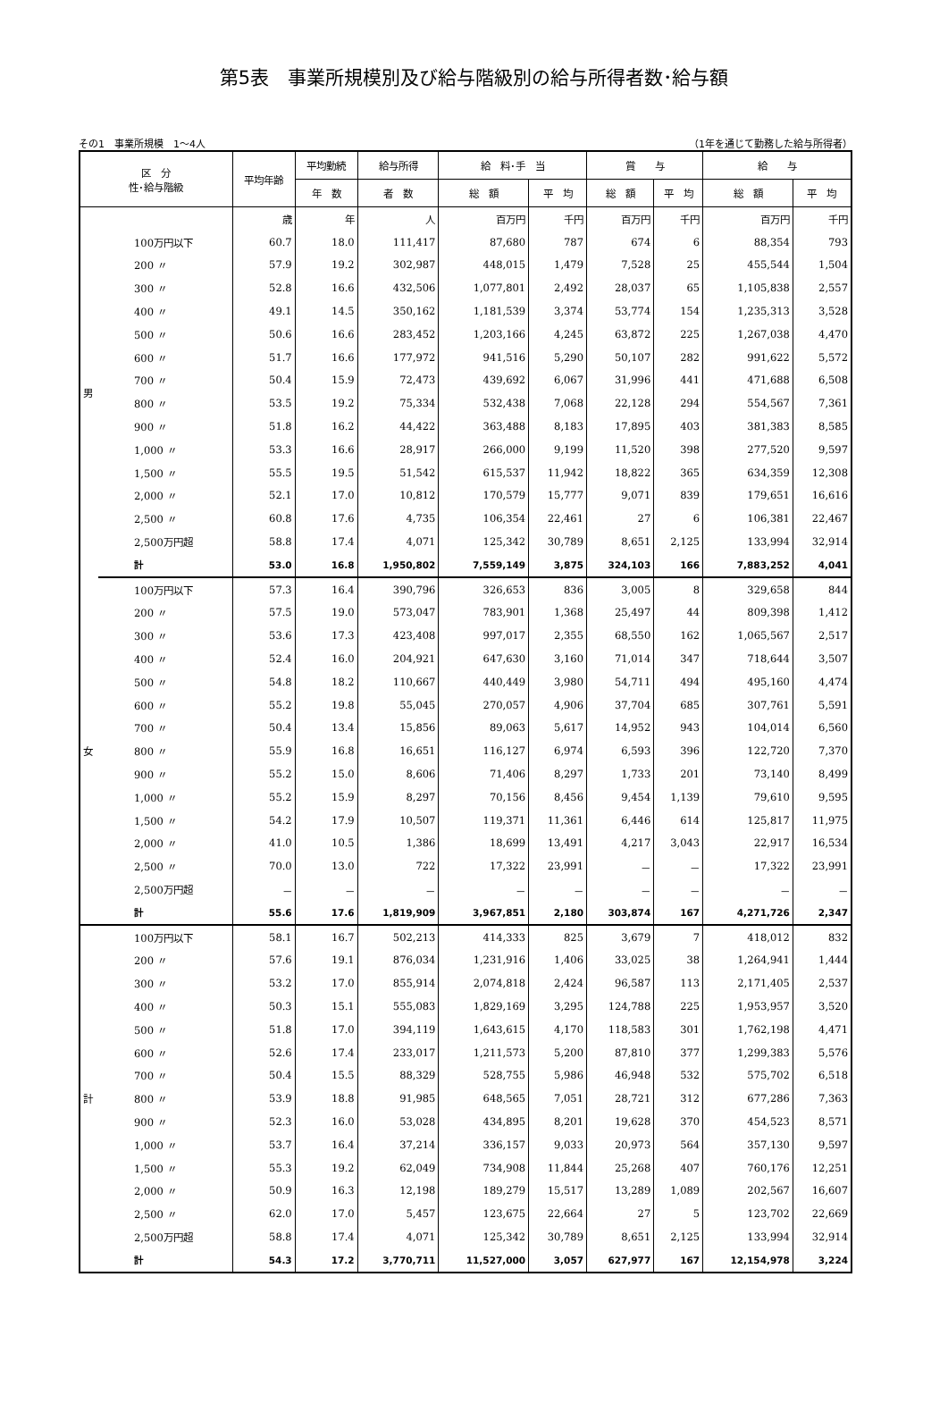第5表　事業所規模別及び給与階級別の給与所得者数･給与額
その1　事業所規模　1～4人 （1年を通じて勤務した給与所得者）
| 区 分 性･給与階級 | | 平均年齢 | 平均勤続 | 給与所得 | 給 料･手 当 | | 賞 与 | | 給 与 | |
| --- | --- | --- | --- | --- | --- | --- | --- | --- | --- | --- |
| | | | 年 数 | 者 数 | 総 額 | 平 均 | 総 額 | 平 均 | 総 額 | 平 均 |
| 男 | | 歳 | 年 | 人 | 百万円 | 千円 | 百万円 | 千円 | 百万円 | 千円 |
| | 100万円以下 | 60.7 | 18.0 | 111,417 | 87,680 | 787 | 674 | 6 | 88,354 | 793 |
| | 200 〃 | 57.9 | 19.2 | 302,987 | 448,015 | 1,479 | 7,528 | 25 | 455,544 | 1,504 |
| | 300 〃 | 52.8 | 16.6 | 432,506 | 1,077,801 | 2,492 | 28,037 | 65 | 1,105,838 | 2,557 |
| | 400 〃 | 49.1 | 14.5 | 350,162 | 1,181,539 | 3,374 | 53,774 | 154 | 1,235,313 | 3,528 |
| | 500 〃 | 50.6 | 16.6 | 283,452 | 1,203,166 | 4,245 | 63,872 | 225 | 1,267,038 | 4,470 |
| | 600 〃 | 51.7 | 16.6 | 177,972 | 941,516 | 5,290 | 50,107 | 282 | 991,622 | 5,572 |
| | 700 〃 | 50.4 | 15.9 | 72,473 | 439,692 | 6,067 | 31,996 | 441 | 471,688 | 6,508 |
| | 800 〃 | 53.5 | 19.2 | 75,334 | 532,438 | 7,068 | 22,128 | 294 | 554,567 | 7,361 |
| | 900 〃 | 51.8 | 16.2 | 44,422 | 363,488 | 8,183 | 17,895 | 403 | 381,383 | 8,585 |
| | 1,000 〃 | 53.3 | 16.6 | 28,917 | 266,000 | 9,199 | 11,520 | 398 | 277,520 | 9,597 |
| | 1,500 〃 | 55.5 | 19.5 | 51,542 | 615,537 | 11,942 | 18,822 | 365 | 634,359 | 12,308 |
| | 2,000 〃 | 52.1 | 17.0 | 10,812 | 170,579 | 15,777 | 9,071 | 839 | 179,651 | 16,616 |
| | 2,500 〃 | 60.8 | 17.6 | 4,735 | 106,354 | 22,461 | 27 | 6 | 106,381 | 22,467 |
| | 2,500万円超 | 58.8 | 17.4 | 4,071 | 125,342 | 30,789 | 8,651 | 2,125 | 133,994 | 32,914 |
| | 計 | 53.0 | 16.8 | 1,950,802 | 7,559,149 | 3,875 | 324,103 | 166 | 7,883,252 | 4,041 |
| 女 | 100万円以下 | 57.3 | 16.4 | 390,796 | 326,653 | 836 | 3,005 | 8 | 329,658 | 844 |
| | 200 〃 | 57.5 | 19.0 | 573,047 | 783,901 | 1,368 | 25,497 | 44 | 809,398 | 1,412 |
| | 300 〃 | 53.6 | 17.3 | 423,408 | 997,017 | 2,355 | 68,550 | 162 | 1,065,567 | 2,517 |
| | 400 〃 | 52.4 | 16.0 | 204,921 | 647,630 | 3,160 | 71,014 | 347 | 718,644 | 3,507 |
| | 500 〃 | 54.8 | 18.2 | 110,667 | 440,449 | 3,980 | 54,711 | 494 | 495,160 | 4,474 |
| | 600 〃 | 55.2 | 19.8 | 55,045 | 270,057 | 4,906 | 37,704 | 685 | 307,761 | 5,591 |
| | 700 〃 | 50.4 | 13.4 | 15,856 | 89,063 | 5,617 | 14,952 | 943 | 104,014 | 6,560 |
| | 800 〃 | 55.9 | 16.8 | 16,651 | 116,127 | 6,974 | 6,593 | 396 | 122,720 | 7,370 |
| | 900 〃 | 55.2 | 15.0 | 8,606 | 71,406 | 8,297 | 1,733 | 201 | 73,140 | 8,499 |
| | 1,000 〃 | 55.2 | 15.9 | 8,297 | 70,156 | 8,456 | 9,454 | 1,139 | 79,610 | 9,595 |
| | 1,500 〃 | 54.2 | 17.9 | 10,507 | 119,371 | 11,361 | 6,446 | 614 | 125,817 | 11,975 |
| | 2,000 〃 | 41.0 | 10.5 | 1,386 | 18,699 | 13,491 | 4,217 | 3,043 | 22,917 | 16,534 |
| | 2,500 〃 | 70.0 | 13.0 | 722 | 17,322 | 23,991 | － | － | 17,322 | 23,991 |
| | 2,500万円超 | － | － | － | － | － | － | － | － | － |
| | 計 | 55.6 | 17.6 | 1,819,909 | 3,967,851 | 2,180 | 303,874 | 167 | 4,271,726 | 2,347 |
| 計 | 100万円以下 | 58.1 | 16.7 | 502,213 | 414,333 | 825 | 3,679 | 7 | 418,012 | 832 |
| | 200 〃 | 57.6 | 19.1 | 876,034 | 1,231,916 | 1,406 | 33,025 | 38 | 1,264,941 | 1,444 |
| | 300 〃 | 53.2 | 17.0 | 855,914 | 2,074,818 | 2,424 | 96,587 | 113 | 2,171,405 | 2,537 |
| | 400 〃 | 50.3 | 15.1 | 555,083 | 1,829,169 | 3,295 | 124,788 | 225 | 1,953,957 | 3,520 |
| | 500 〃 | 51.8 | 17.0 | 394,119 | 1,643,615 | 4,170 | 118,583 | 301 | 1,762,198 | 4,471 |
| | 600 〃 | 52.6 | 17.4 | 233,017 | 1,211,573 | 5,200 | 87,810 | 377 | 1,299,383 | 5,576 |
| | 700 〃 | 50.4 | 15.5 | 88,329 | 528,755 | 5,986 | 46,948 | 532 | 575,702 | 6,518 |
| | 800 〃 | 53.9 | 18.8 | 91,985 | 648,565 | 7,051 | 28,721 | 312 | 677,286 | 7,363 |
| | 900 〃 | 52.3 | 16.0 | 53,028 | 434,895 | 8,201 | 19,628 | 370 | 454,523 | 8,571 |
| | 1,000 〃 | 53.7 | 16.4 | 37,214 | 336,157 | 9,033 | 20,973 | 564 | 357,130 | 9,597 |
| | 1,500 〃 | 55.3 | 19.2 | 62,049 | 734,908 | 11,844 | 25,268 | 407 | 760,176 | 12,251 |
| | 2,000 〃 | 50.9 | 16.3 | 12,198 | 189,279 | 15,517 | 13,289 | 1,089 | 202,567 | 16,607 |
| | 2,500 〃 | 62.0 | 17.0 | 5,457 | 123,675 | 22,664 | 27 | 5 | 123,702 | 22,669 |
| | 2,500万円超 | 58.8 | 17.4 | 4,071 | 125,342 | 30,789 | 8,651 | 2,125 | 133,994 | 32,914 |
| | 計 | 54.3 | 17.2 | 3,770,711 | 11,527,000 | 3,057 | 627,977 | 167 | 12,154,978 | 3,224 |